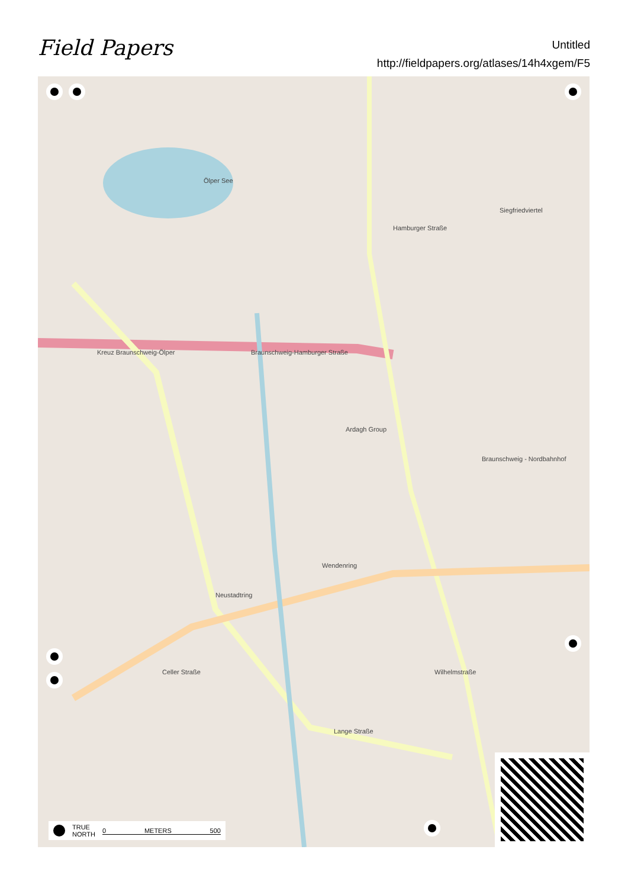Field Papers
Untitled
http://fieldpapers.org/atlases/14h4xgem/F5
Ölper See
Ardagh Group
Hamburger Straße
Braunschweig-Hamburger Straße Kreuz Braunschweig-Ölper
Siegfriedviertel
Braunschweig - Nordbahnhof
Wendenring
Neustadtring
Lange Straße
Celler Straße Wilhelmstraße
TRUE
NORTH 0 METERS 500